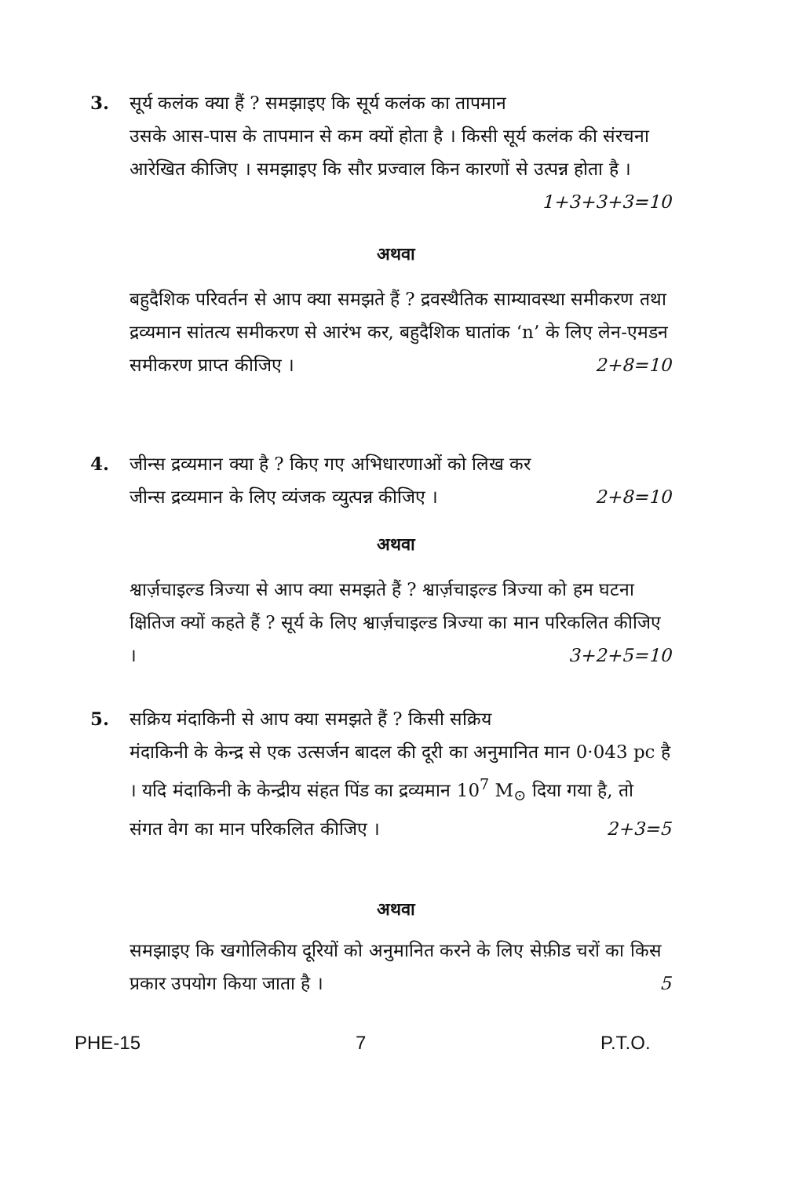3. सूर्य कलंक क्या हैं ? समझाइए कि सूर्य कलंक का तापमान
उसके आस-पास के तापमान से कम क्यों होता है । किसी सूर्य कलंक की संरचना आरेखित कीजिए । समझाइए कि सौर प्रज्वाल किन कारणों से उत्पन्न होता है । 1+3+3+3=10
अथवा
बहुदैशिक परिवर्तन से आप क्या समझते हैं ? द्रवस्थैतिक साम्यावस्था समीकरण तथा द्रव्यमान सांतत्य समीकरण से आरंभ कर, बहुदैशिक घातांक ‘n’ के लिए लेन-एमडन समीकरण प्राप्त कीजिए । 2+8=10
4. जीन्स द्रव्यमान क्या है ? किए गए अभिधारणाओं को लिख कर
जीन्स द्रव्यमान के लिए व्यंजक व्युत्पन्न कीजिए । 2+8=10
अथवा
श्वार्ज़चाइल्ड त्रिज्या से आप क्या समझते हैं ? श्वार्ज़चाइल्ड त्रिज्या को हम घटना क्षितिज क्यों कहते हैं ? सूर्य के लिए श्वार्ज़चाइल्ड त्रिज्या का मान परिकलित कीजिए । 3+2+5=10
5. सक्रिय मंदाकिनी से आप क्या समझते हैं ? किसी सक्रिय
मंदाकिनी के केन्द्र से एक उत्सर्जन बादल की दूरी का अनुमानित मान 0·043 pc है । यदि मंदाकिनी के केन्द्रीय संहत पिंड का द्रव्यमान 10<sup>7</sup> M<sub>⊙</sub> दिया गया है, तो संगत वेग का मान परिकलित कीजिए । 2+3=5
अथवा
समझाइए कि खगोलिकीय दूरियों को अनुमानित करने के लिए सेफ़ीड चरों का किस प्रकार उपयोग किया जाता है । 5
PHE-15 7 P.T.O.